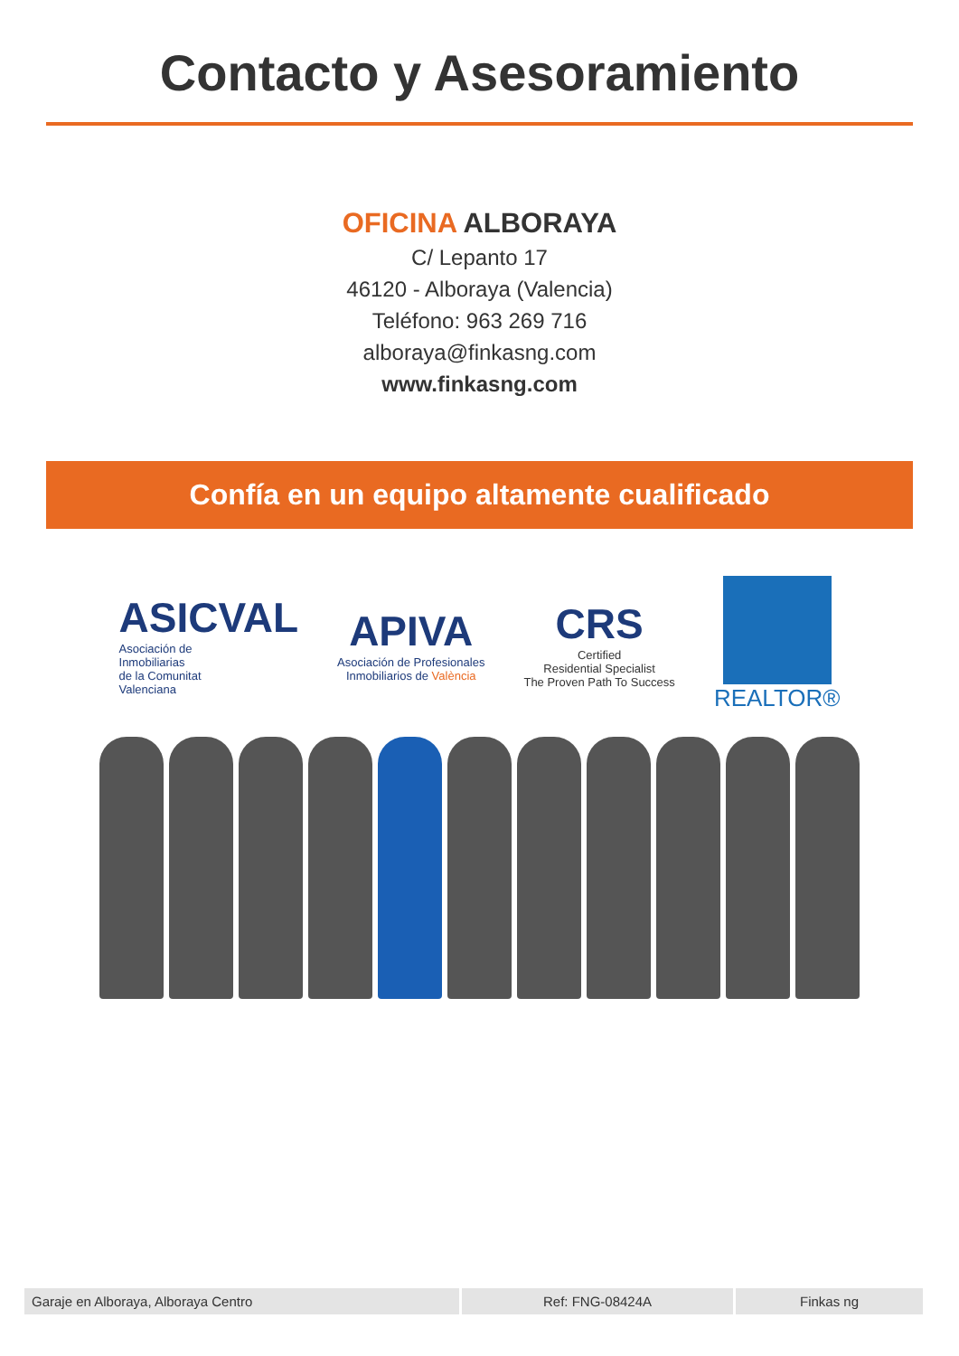Contacto y Asesoramiento
OFICINA ALBORAYA
C/ Lepanto 17
46120 - Alboraya (Valencia)
Teléfono: 963 269 716
alboraya@finkasng.com
www.finkasng.com
Confía en un equipo altamente cualificado
ASICVAL
Asociación de
Inmobiliarias
de la Comunitat
Valenciana
APIVA
Asociación de Profesionales
Inmobiliarios de València
CRS
Certified
Residential Specialist
The Proven Path To Success
REALTOR®
Garaje en Alboraya, Alboraya Centro
Ref: FNG-08424A Finkas ng